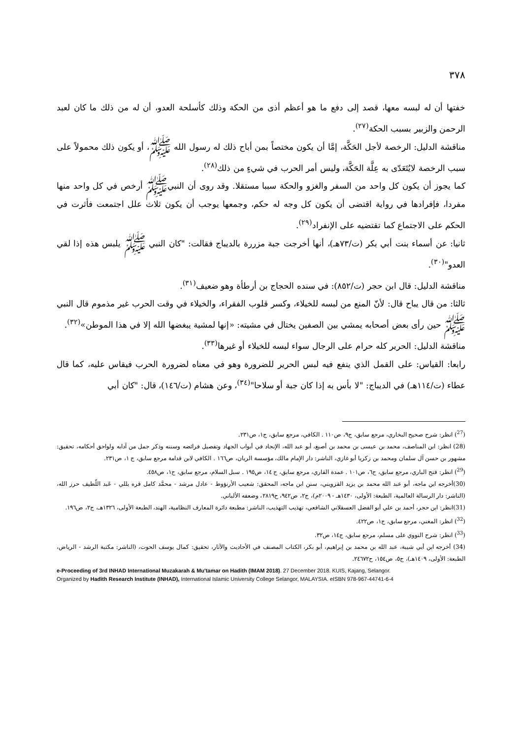٣٧٨
خفتها أن له لبسه معها، قصد إلى دفع ما هو أعظم أذى من الحكة وذلك كأسلحة العدو، أن له من ذلك ما كان لعبد الرحمن والزبير بسبب الحكة<sup>(٢٧)</sup>.
مناقشة الدليل: الرخصة لأجل الحَكَّة، إمَّا أن يكون مختصاً بمن أباح ذلك له رسول الله ﷺ، أو يكون ذلك محمولاً على سبب الرخصة لايُتَعَدّى به عِلَّة الحَكَّة، وليس أمر الحرب في شيءٍ من ذلك<sup>(٢٨)</sup>.
كما يجوز أن يكون كل واحد من السفر والغزو والحكة سببا مستقلا. وقد روى أن النبيﷺ أرخص في كل واحد منها مفردا، فإفرادها في رواية اقتضى أن يكون كل وجه له حكم، وجمعها يوجب أن يكون ثلاث علل اجتمعت فأثرت في الحكم على الاجتماع كما تقتضيه على الإنفراد<sup>(٢٩)</sup>.
ثانيا: عن أسماء بنت أبي بكر (ت/٧٣هـ)، أنها أخرجت جبة مزررة بالديباج فقالت: "كان النبي ﷺ يلبس هذه إذا لقي العدو"<sup>(٣٠)</sup>.
مناقشة الدليل: قال ابن حجر (ت/٨٥٢): في سنده الحجاج بن أرطأة وهو ضعيف<sup>(٣١)</sup>.
ثالثا: من قال يباح قال: لأنّ المنع من لبسه للخيلاء، وكسر قلوب الفقراء، والخيلاء في وقت الحرب غير مذموم قال النبي ﷺ حين رأى بعض أصحابه يمشي بين الصفين يختال في مشيته: «إنها لمشية يبغضها الله إلا في هذا الموطن»<sup>(٣٢)</sup>.
مناقشة الدليل: الحرير كله حرام على الرجال سواء لبسه للخيلاء أو غيرها<sup>(٣٣)</sup>.
رابعا: القياس: على القمل الذي ينفع فيه لبس الحرير للضرورة وهو في معناه لضرورة الحرب فيقاس عليه، كما قال عطاء (ت/١١٤هـ) في الديباج: "لا بأس به إذا كان جبة أو سلاحا"<sup>(٣٤)</sup>، وعن هشام (ت/١٤٦)، قال: "كان أبي
(<sup>27</sup>) انظر: شرح صحيح البخاري، مرجع سابق، ج٩، ص١١٠ . الكافي، مرجع سابق، ج١، ص٢٣١.
(28) انظر: ابن المناصف، محمد بن عيسى بن محمد بن أصبغ، أبو عبد الله، الإنجاد في أبواب الجهاد وتفصيل فرائضه وسننه وذكر جمل من آدابه ولواحق أحكامه، تحقيق: مشهور بن حسن آل سلمان ومحمد بن زكريا أبو غازي، الناشر: دار الإمام مالك، مؤسسة الريان، ص١٦٦ . الكافي لابن قدامة مرجع سابق، ج ١، ص٢٣١.
(<sup>29</sup>) انظر: فتح الباري، مرجع سابق، ج٦، ص١٠١ . عمدة القاري، مرجع سابق، ج ١٤، ص١٩٥ . سبل السلام، مرجع سابق، ج١، ص٤٥٨.
(30)أخرجه ابن ماجه، أبو عبد الله محمد بن يزيد القزويني، سنن ابن ماجه، المحقق: شعيب الأرنؤوط - عادل مرشد - محمَّد كامل قره بللي - عَبد اللّطيف حرز الله، (الناشر: دار الرسالة العالمية، الطبعة: الأولى، ١٤٣٠هـ - ٢٠٠٩م)، ج٢، ص٩٤٢، ح٢٨١٩، وضعفه الألباني.
(31)انظر: ابن حجر، أحمد بن علي أبو الفضل العسقلاني الشافعي، تهذيب التهذيب، الناشر: مطبعة دائرة المعارف النظامية، الهند، الطبعة الأولى، ١٣٢٦هـ، ج٢، ص١٩٦.
(<sup>32</sup>) انظر: المغني، مرجع سابق، ج١، ص٤٢٢.
(<sup>33</sup>) انظر: شرح النووي على مسلم، مرجع سابق، ج١٤، ص٣٢.
(34) أخرجه ابن أبي شيبة، عبد الله بن محمد بن إبراهيم، أبو بكر، الكتاب المصنف في الأحاديث والآثار، تحقيق: كمال يوسف الحوت، (الناشر: مكتبة الرشد - الرياض، الطبعة: الأولى، ١٤٠٩هـ)، ج٥، ص١٥٤، ح٢٤٦٧٢.
e-Proceeding of 3rd INHAD International Muzakarah & Mu'tamar on Hadith (IMAM 2018). 27 December 2018. KUIS, Kajang, Selangor.
Organized by Hadith Research Institute (INHAD), International Islamic University College Selangor, MALAYSIA. eISBN 978-967-44741-6-4